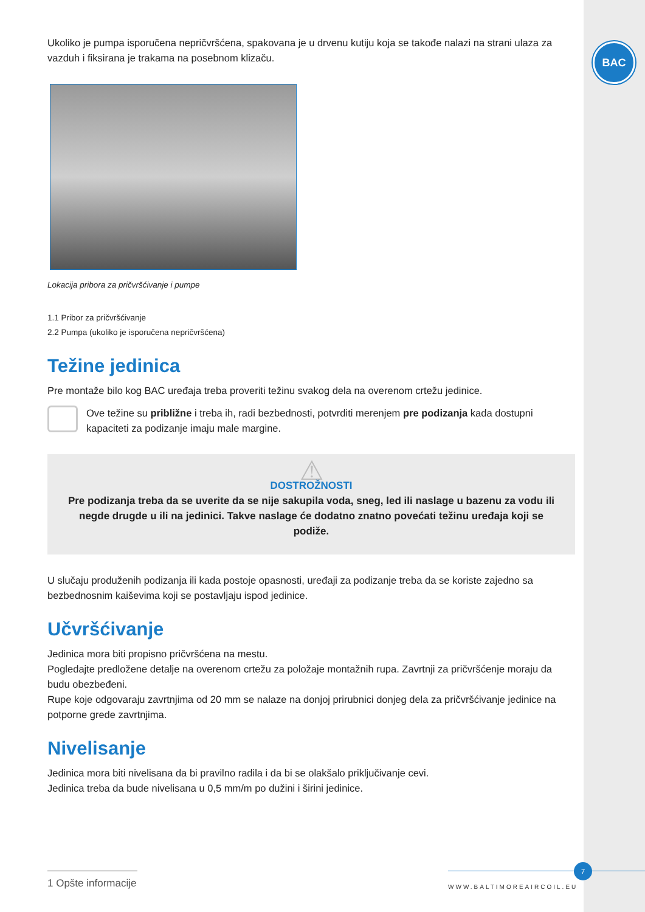BAC
Ukoliko je pumpa isporučena nepričvršćena, spakovana je u drvenu kutiju koja se takođe nalazi na strani ulaza za vazduh i fiksirana je trakama na posebnom klizaču.
Lokacija pribora za pričvršćivanje i pumpe
1.1 Pribor za pričvršćivanje
2.2 Pumpa (ukoliko je isporučena nepričvršćena)
Težine jedinica
Pre montaže bilo kog BAC uređaja treba proveriti težinu svakog dela na overenom crtežu jedinice.
Ove težine su približne i treba ih, radi bezbednosti, potvrditi merenjem pre podizanja kada dostupni kapaciteti za podizanje imaju male margine.
⚠
DOSTROŽNOSTI
Pre podizanja treba da se uverite da se nije sakupila voda, sneg, led ili naslage u bazenu za vodu ili negde drugde u ili na jedinici. Takve naslage će dodatno znatno povećati težinu uređaja koji se podiže.
U slučaju produženih podizanja ili kada postoje opasnosti, uređaji za podizanje treba da se koriste zajedno sa bezbednosnim kaiševima koji se postavljaju ispod jedinice.
Učvršćivanje
Jedinica mora biti propisno pričvršćena na mestu.
Pogledajte predložene detalje na overenom crtežu za položaje montažnih rupa. Zavrtnji za pričvršćenje moraju da budu obezbeđeni.
Rupe koje odgovaraju zavrtnjima od 20 mm se nalaze na donjoj prirubnici donjeg dela za pričvršćivanje jedinice na potporne grede zavrtnjima.
Nivelisanje
Jedinica mora biti nivelisana da bi pravilno radila i da bi se olakšalo priključivanje cevi.
Jedinica treba da bude nivelisana u 0,5 mm/m po dužini i širini jedinice.
1 Opšte informacije
WWW.BALTIMOREAIRCOIL.EU
7